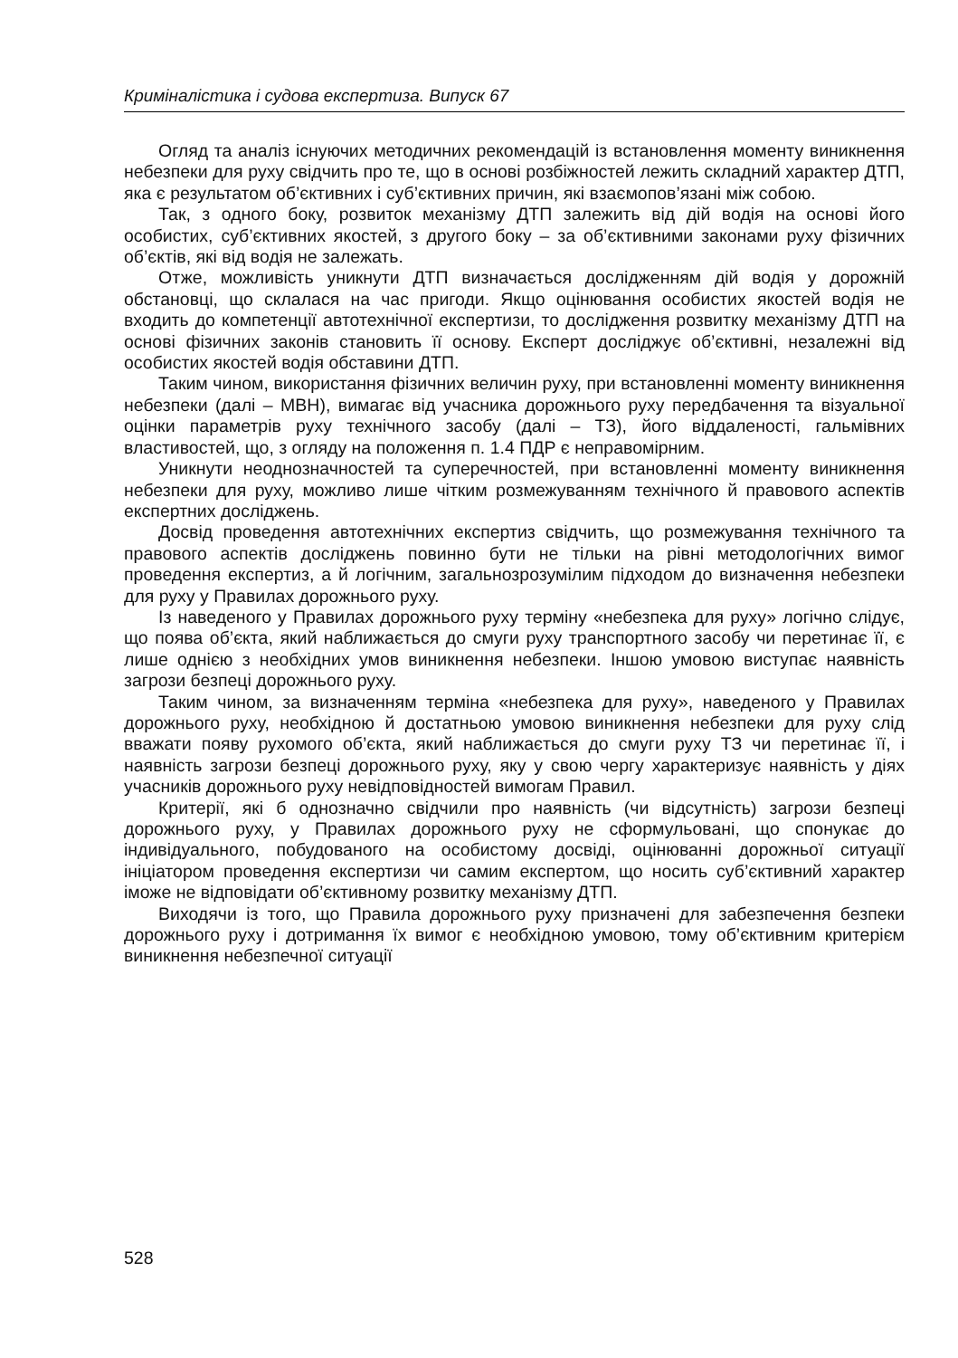Криміналістика і судова експертиза. Випуск 67
Огляд та аналіз існуючих методичних рекомендацій із встановлення моменту виникнення небезпеки для руху свідчить про те, що в основі розбіжностей лежить складний характер ДТП, яка є результатом об’єктивних і суб’єктивних причин, які взаємопов’язані між собою.
Так, з одного боку, розвиток механізму ДТП залежить від дій водія на основі його особистих, суб’єктивних якостей, з другого боку – за об’єктивними законами руху фізичних об’єктів, які від водія не залежать.
Отже, можливість уникнути ДТП визначається дослідженням дій водія у дорожній обстановці, що склалася на час пригоди. Якщо оцінювання особистих якостей водія не входить до компетенції автотехнічної експертизи, то дослідження розвитку механізму ДТП на основі фізичних законів становить її основу. Експерт досліджує об’єктивні, незалежні від особистих якостей водія обставини ДТП.
Таким чином, використання фізичних величин руху, при встановленні моменту виникнення небезпеки (далі – МВН), вимагає від учасника дорожнього руху передбачення та візуальної оцінки параметрів руху технічного засобу (далі – ТЗ), його віддаленості, гальмівних властивостей, що, з огляду на положення п. 1.4 ПДР є неправомірним.
Уникнути неоднозначностей та суперечностей, при встановленні моменту виникнення небезпеки для руху, можливо лише чітким розмежуванням технічного й правового аспектів експертних досліджень.
Досвід проведення автотехнічних експертиз свідчить, що розмежування технічного та правового аспектів досліджень повинно бути не тільки на рівні методологічних вимог проведення експертиз, а й логічним, загальнозрозумілим підходом до визначення небезпеки для руху у Правилах дорожнього руху.
Із наведеного у Правилах дорожнього руху терміну «небезпека для руху» логічно слідує, що поява об’єкта, який наближається до смуги руху транспортного засобу чи перетинає її, є лише однією з необхідних умов виникнення небезпеки. Іншою умовою виступає наявність загрози безпеці дорожнього руху.
Таким чином, за визначенням терміна «небезпека для руху», наведеного у Правилах дорожнього руху, необхідною й достатньою умовою виникнення небезпеки для руху слід вважати появу рухомого об’єкта, який наближається до смуги руху ТЗ чи перетинає її, і наявність загрози безпеці дорожнього руху, яку у свою чергу характеризує наявність у діях учасників дорожнього руху невідповідностей вимогам Правил.
Критерії, які б однозначно свідчили про наявність (чи відсутність) загрози безпеці дорожнього руху, у Правилах дорожнього руху не сформульовані, що спонукає до індивідуального, побудованого на особистому досвіді, оцінюванні дорожньої ситуації ініціатором проведення експертизи чи самим експертом, що носить суб’єктивний характер іможе не відповідати об’єктивному розвитку механізму ДТП.
Виходячи із того, що Правила дорожнього руху призначені для забезпечення безпеки дорожнього руху і дотримання їх вимог є необхідною умовою, тому об’єктивним критерієм виникнення небезпечної ситуації
528